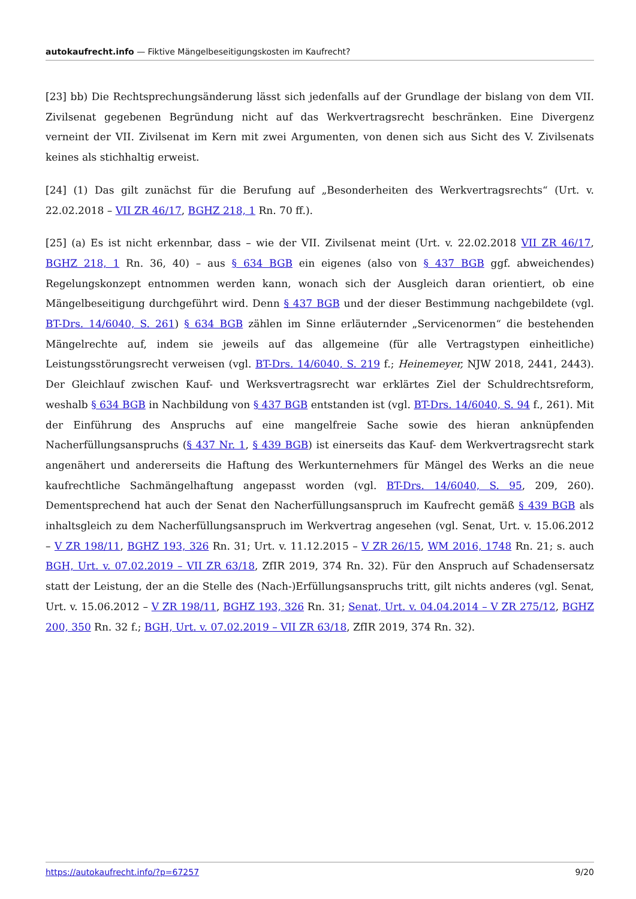autokaufrecht.info — Fiktive Mängelbeseitigungskosten im Kaufrecht?
[23] bb) Die Rechtsprechungsänderung lässt sich jedenfalls auf der Grundlage der bislang von dem VII. Zivilsenat gegebenen Begründung nicht auf das Werkvertragsrecht beschränken. Eine Divergenz verneint der VII. Zivilsenat im Kern mit zwei Argumenten, von denen sich aus Sicht des V. Zivilsenats keines als stichhaltig erweist.
[24] (1) Das gilt zunächst für die Berufung auf „Besonderheiten des Werkvertragsrechts“ (Urt. v. 22.02.2018 – VII ZR 46/17, BGHZ 218, 1 Rn. 70 ff.).
[25] (a) Es ist nicht erkennbar, dass – wie der VII. Zivilsenat meint (Urt. v. 22.02.2018 VII ZR 46/17, BGHZ 218, 1 Rn. 36, 40) – aus § 634 BGB ein eigenes (also von § 437 BGB ggf. abweichendes) Regelungskonzept entnommen werden kann, wonach sich der Ausgleich daran orientiert, ob eine Mängelbeseitigung durchgeführt wird. Denn § 437 BGB und der dieser Bestimmung nachgebildete (vgl. BT-Drs. 14/6040, S. 261) § 634 BGB zählen im Sinne erläuternder „Servicenormen“ die bestehenden Mängelrechte auf, indem sie jeweils auf das allgemeine (für alle Vertragstypen einheitliche) Leistungsstörungsrecht verweisen (vgl. BT-Drs. 14/6040, S. 219 f.; Heinemeyer, NJW 2018, 2441, 2443). Der Gleichlauf zwischen Kauf- und Werksvertragsrecht war erklärtes Ziel der Schuldrechtsreform, weshalb § 634 BGB in Nachbildung von § 437 BGB entstanden ist (vgl. BT-Drs. 14/6040, S. 94 f., 261). Mit der Einführung des Anspruchs auf eine mangelfreie Sache sowie des hieran anknüpfenden Nacherfüllungsanspruchs (§ 437 Nr. 1, § 439 BGB) ist einerseits das Kauf- dem Werkvertragsrecht stark angenähert und andererseits die Haftung des Werkunternehmers für Mängel des Werks an die neue kaufrechtliche Sachmängelhaftung angepasst worden (vgl. BT-Drs. 14/6040, S. 95, 209, 260). Dementsprechend hat auch der Senat den Nacherfüllungsanspruch im Kaufrecht gemäß § 439 BGB als inhaltsgleich zu dem Nacherfüllungsanspruch im Werkvertrag angesehen (vgl. Senat, Urt. v. 15.06.2012 – V ZR 198/11, BGHZ 193, 326 Rn. 31; Urt. v. 11.12.2015 – V ZR 26/15, WM 2016, 1748 Rn. 21; s. auch BGH, Urt. v. 07.02.2019 – VII ZR 63/18, ZfIR 2019, 374 Rn. 32). Für den Anspruch auf Schadensersatz statt der Leistung, der an die Stelle des (Nach-)Erfüllungsanspruchs tritt, gilt nichts anderes (vgl. Senat, Urt. v. 15.06.2012 – V ZR 198/11, BGHZ 193, 326 Rn. 31; Senat, Urt. v. 04.04.2014 – V ZR 275/12, BGHZ 200, 350 Rn. 32 f.; BGH, Urt. v. 07.02.2019 – VII ZR 63/18, ZfIR 2019, 374 Rn. 32).
https://autokaufrecht.info/?p=67257 9/20